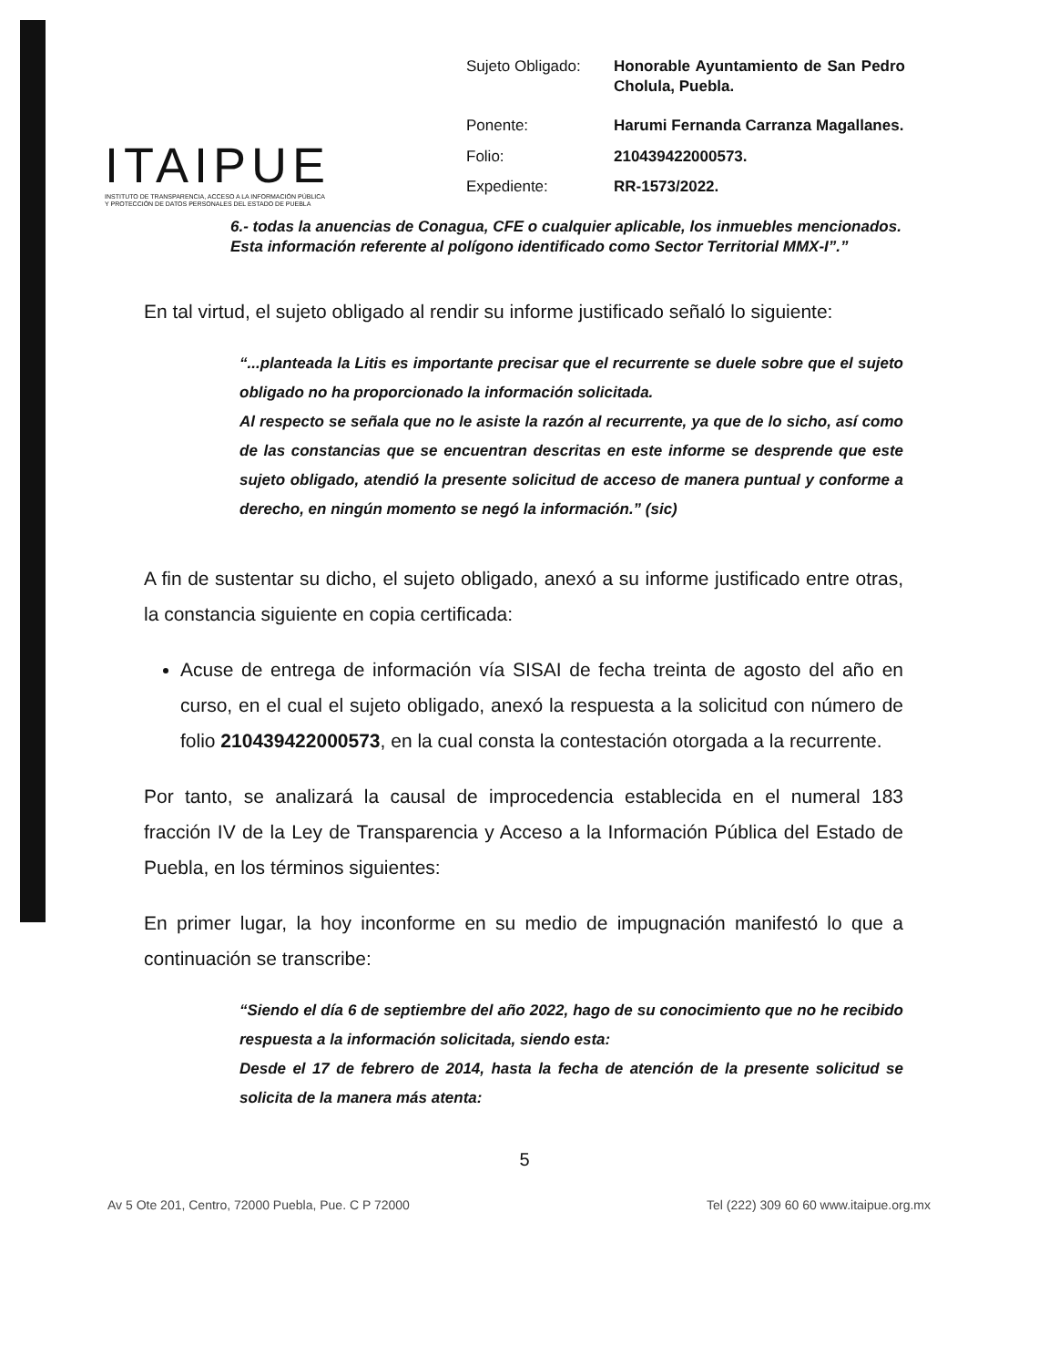ITAIPUE
INSTITUTO DE TRANSPARENCIA, ACCESO A LA INFORMACIÓN PÚBLICA Y PROTECCIÓN DE DATOS PERSONALES DEL ESTADO DE PUEBLA
| Sujeto Obligado: | Honorable Ayuntamiento de San Pedro Cholula, Puebla. |
| Ponente: | Harumi Fernanda Carranza Magallanes. |
| Folio: | 210439422000573. |
| Expediente: | RR-1573/2022. |
6.- todas la anuencias de Conagua, CFE o cualquier aplicable, los inmuebles mencionados.
Esta información referente al polígono identificado como Sector Territorial MMX-I”.”
En tal virtud, el sujeto obligado al rendir su informe justificado señaló lo siguiente:
“...planteada la Litis es importante precisar que el recurrente se duele sobre que el sujeto obligado no ha proporcionado la información solicitada.
Al respecto se señala que no le asiste la razón al recurrente, ya que de lo sicho, así como de las constancias que se encuentran descritas en este informe se desprende que este sujeto obligado, atendió la presente solicitud de acceso de manera puntual y conforme a derecho, en ningún momento se negó la información.” (sic)
A fin de sustentar su dicho, el sujeto obligado, anexó a su informe justificado entre otras, la constancia siguiente en copia certificada:
Acuse de entrega de información vía SISAI de fecha treinta de agosto del año en curso, en el cual el sujeto obligado, anexó la respuesta a la solicitud con número de folio 210439422000573, en la cual consta la contestación otorgada a la recurrente.
Por tanto, se analizará la causal de improcedencia establecida en el numeral 183 fracción IV de la Ley de Transparencia y Acceso a la Información Pública del Estado de Puebla, en los términos siguientes:
En primer lugar, la hoy inconforme en su medio de impugnación manifestó lo que a continuación se transcribe:
“Siendo el día 6 de septiembre del año 2022, hago de su conocimiento que no he recibido respuesta a la información solicitada, siendo esta:
Desde el 17 de febrero de 2014, hasta la fecha de atención de la presente solicitud se solicita de la manera más atenta:
5
Av 5 Ote 201, Centro, 72000 Puebla, Pue. C P 72000 Tel (222) 309 60 60 www.itaipue.org.mx